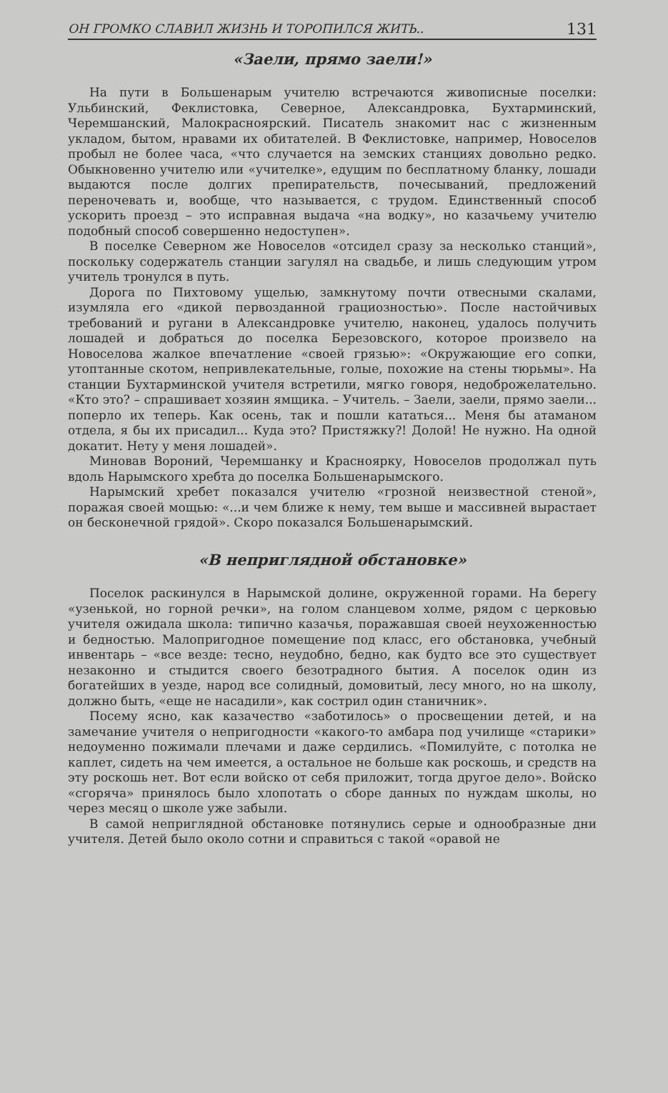ОН ГРОМКО СЛАВИЛ ЖИЗНЬ И ТОРОПИЛСЯ ЖИТЬ.. 131
«Заели, прямо заели!»
На пути в Большенарым учителю встречаются живописные поселки: Ульбинский, Феклистовка, Северное, Александровка, Бухтарминский, Черемшанский, Малокрасноярский. Писатель знакомит нас с жизненным укладом, бытом, нравами их обитателей. В Феклистовке, например, Новоселов пробыл не более часа, «что случается на земских станциях довольно редко. Обыкновенно учителю или «учителке», едущим по бесплатному бланку, лошади выдаются после долгих препирательств, почесываний, предложений переночевать и, вообще, что называется, с трудом. Единственный способ ускорить проезд – это исправная выдача «на водку», но казачьему учителю подобный способ совершенно недоступен».
В поселке Северном же Новоселов «отсидел сразу за несколько станций», поскольку содержатель станции загулял на свадьбе, и лишь следующим утром учитель тронулся в путь.
Дорога по Пихтовому ущелью, замкнутому почти отвесными скалами, изумляла его «дикой первозданной грациозностью». После настойчивых требований и ругани в Александровке учителю, наконец, удалось получить лошадей и добраться до поселка Березовского, которое произвело на Новоселова жалкое впечатление «своей грязью»: «Окружающие его сопки, утоптанные скотом, непривлекательные, голые, похожие на стены тюрьмы». На станции Бухтарминской учителя встретили, мягко говоря, недоброжелательно. «Кто это? – спрашивает хозяин ямщика. – Учитель. – Заели, заели, прямо заели... поперло их теперь. Как осень, так и пошли кататься... Меня бы атаманом отдела, я бы их присадил... Куда это? Пристяжку?! Долой! Не нужно. На одной докатит. Нету у меня лошадей».
Миновав Вороний, Черемшанку и Красноярку, Новоселов продолжал путь вдоль Нарымского хребта до поселка Большенарымского.
Нарымский хребет показался учителю «грозной неизвестной стеной», поражая своей мощью: «...и чем ближе к нему, тем выше и массивней вырастает он бесконечной грядой». Скоро показался Большенарымский.
«В неприглядной обстановке»
Поселок раскинулся в Нарымской долине, окруженной горами. На берегу «узенькой, но горной речки», на голом сланцевом холме, рядом с церковью учителя ожидала школа: типично казачья, поражавшая своей неухоженностью и бедностью. Малопригодное помещение под класс, его обстановка, учебный инвентарь – «все везде: тесно, неудобно, бедно, как будто все это существует незаконно и стыдится своего безотрадного бытия. А поселок один из богатейших в уезде, народ все солидный, домовитый, лесу много, но на школу, должно быть, «еще не насадили», как сострил один станичник».
Посему ясно, как казачество «заботилось» о просвещении детей, и на замечание учителя о непригодности «какого-то амбара под училище «старики» недоуменно пожимали плечами и даже сердились. «Помилуйте, с потолка не каплет, сидеть на чем имеется, а остальное не больше как роскошь, и средств на эту роскошь нет. Вот если войско от себя приложит, тогда другое дело». Войско «сгоряча» принялось было хлопотать о сборе данных по нуждам школы, но через месяц о школе уже забыли.
В самой неприглядной обстановке потянулись серые и однообразные дни учителя. Детей было около сотни и справиться с такой «оравой не